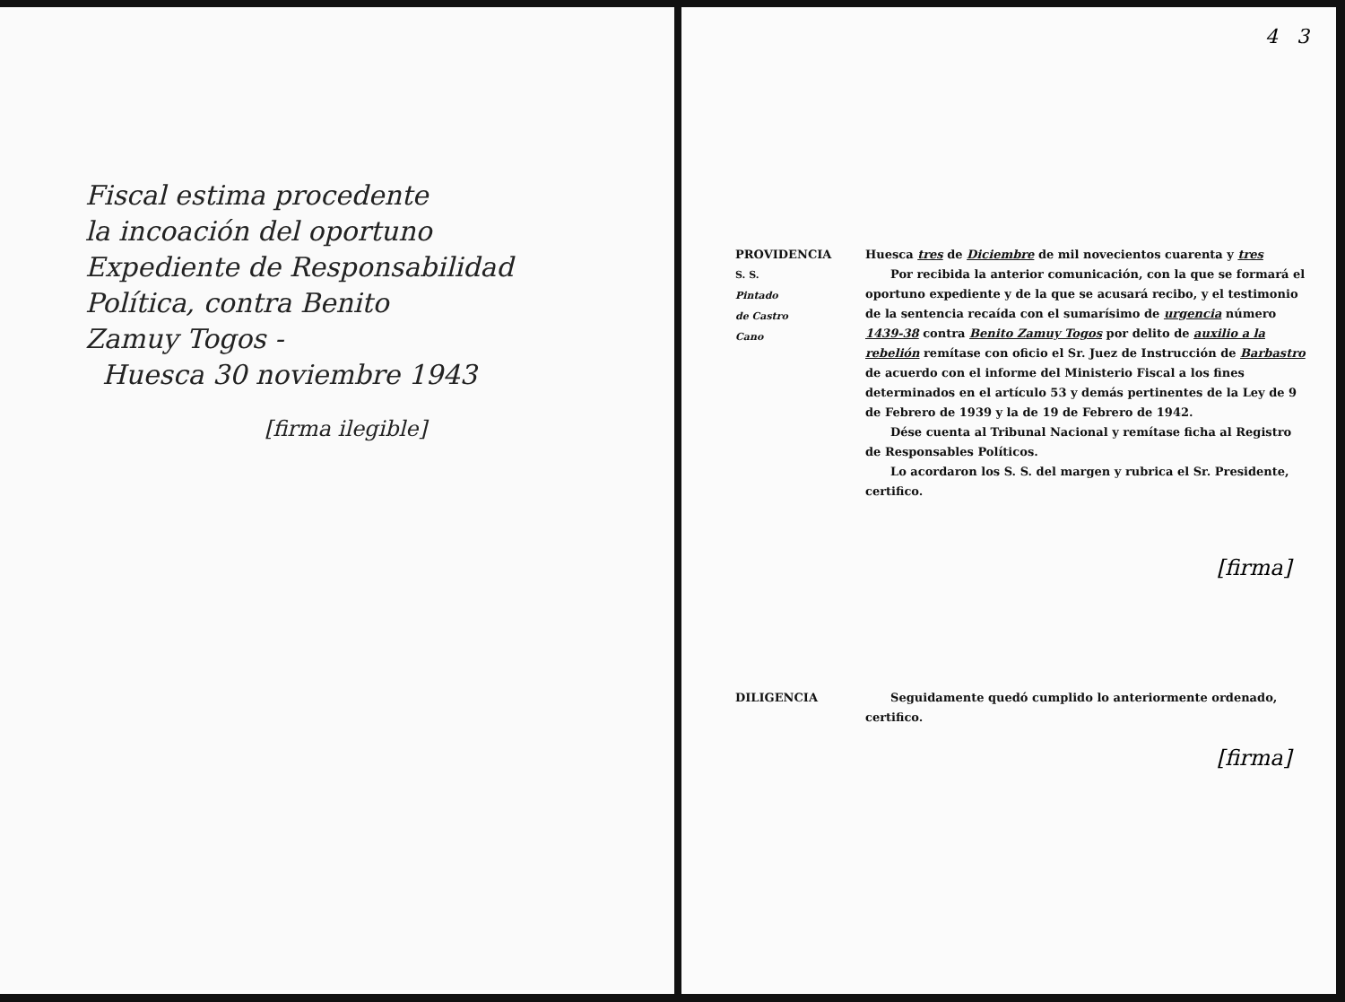Fiscal estima procedente
la incoación del oportuno
Expediente de Responsabilidad
Política, contra Benito
Zamuy Togos -
Huesca 30 noviembre 1943
[firma ilegible]
4 3
PROVIDENCIA
S. S.
Pintado
de Castro
Cano
Huesca tres de Diciembre de mil novecientos cuarenta y tres
Por recibida la anterior comunicación, con la que se formará el oportuno expediente y de la que se acusará recibo, y el testimonio de la sentencia recaída con el sumarísimo de urgencia número 1439-38 contra Benito Zamuy Togos por delito de auxilio a la rebelión remítase con oficio el Sr. Juez de Instrucción de Barbastro de acuerdo con el informe del Ministerio Fiscal a los fines determinados en el artículo 53 y demás pertinentes de la Ley de 9 de Febrero de 1939 y la de 19 de Febrero de 1942.
Dése cuenta al Tribunal Nacional y remítase ficha al Registro de Responsables Políticos.
Lo acordaron los S. S. del margen y rubrica el Sr. Presidente, certifico.
[firma]
DILIGENCIA Seguidamente quedó cumplido lo anteriormente ordenado, certifico.
[firma]